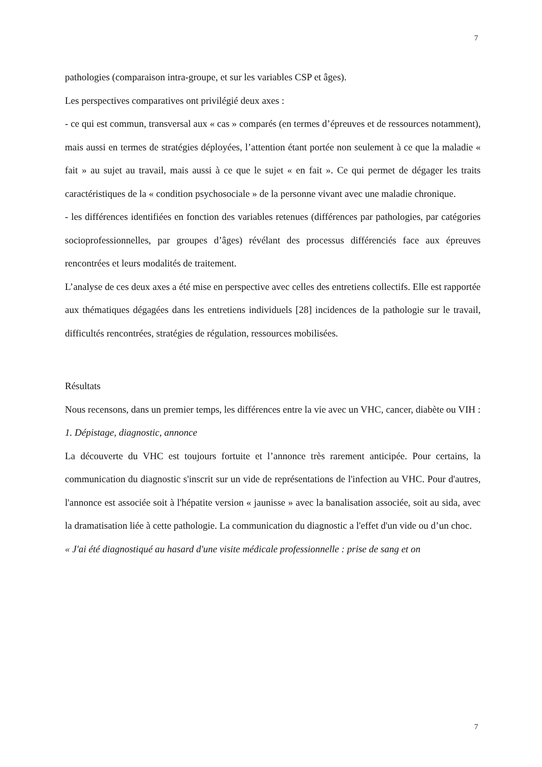7
pathologies (comparaison intra-groupe, et sur les variables CSP et âges).
Les perspectives comparatives ont privilégié deux axes :
- ce qui est commun, transversal aux « cas » comparés (en termes d’épreuves et de ressources notamment), mais aussi en termes de stratégies déployées, l’attention étant portée non seulement à ce que la maladie « fait » au sujet au travail, mais aussi à ce que le sujet « en fait ». Ce qui permet de dégager les traits caractéristiques de la « condition psychosociale » de la personne vivant avec une maladie chronique.
- les différences identifiées en fonction des variables retenues (différences par pathologies, par catégories socioprofessionnelles, par groupes d’âges) révélant des processus différenciés face aux épreuves rencontrées et leurs modalités de traitement.
L’analyse de ces deux axes a été mise en perspective avec celles des entretiens collectifs. Elle est rapportée aux thématiques dégagées dans les entretiens individuels [28] incidences de la pathologie sur le travail, difficultés rencontrées, stratégies de régulation, ressources mobilisées.
Résultats
Nous recensons, dans un premier temps, les différences entre la vie avec un VHC, cancer, diabète ou VIH :
1. Dépistage, diagnostic, annonce
La découverte du VHC est toujours fortuite et l’annonce très rarement anticipée. Pour certains, la communication du diagnostic s'inscrit sur un vide de représentations de l'infection au VHC. Pour d'autres, l'annonce est associée soit à l'hépatite version « jaunisse » avec la banalisation associée, soit au sida, avec la dramatisation liée à cette pathologie. La communication du diagnostic a l'effet d'un vide ou d’un choc.
« J'ai été diagnostiqué au hasard d'une visite médicale professionnelle : prise de sang et on
7